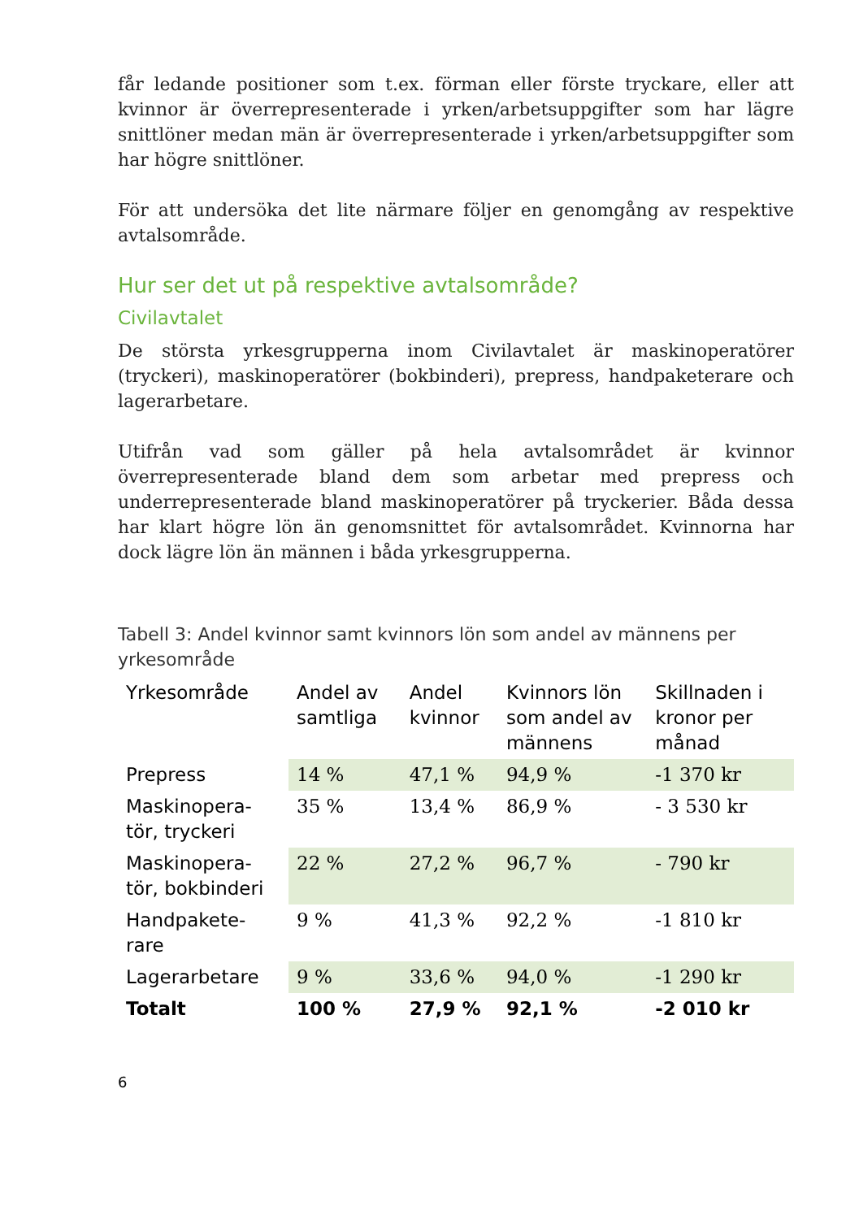får ledande positioner som t.ex. förman eller förste tryckare, eller att kvinnor är överrepresenterade i yrken/arbetsuppgifter som har lägre snittlöner medan män är överrepresenterade i yrken/arbetsuppgifter som har högre snittlöner.
För att undersöka det lite närmare följer en genomgång av respektive avtalsområde.
Hur ser det ut på respektive avtalsområde?
Civilavtalet
De största yrkesgrupperna inom Civilavtalet är maskinoperatörer (tryckeri), maskinoperatörer (bokbinderi), prepress, handpaketerare och lagerarbetare.
Utifrån vad som gäller på hela avtalsområdet är kvinnor överrepresenterade bland dem som arbetar med prepress och underrepresenterade bland maskinoperatörer på tryckerier. Båda dessa har klart högre lön än genomsnittet för avtalsområdet. Kvinnorna har dock lägre lön än männen i båda yrkesgrupperna.
Tabell 3: Andel kvinnor samt kvinnors lön som andel av männens per yrkesområde
| Yrkesområde | Andel av samtliga | Andel kvinnor | Kvinnors lön som andel av männens | Skillnaden i kronor per månad |
| --- | --- | --- | --- | --- |
| Prepress | 14 % | 47,1 % | 94,9 % | -1 370 kr |
| Maskinopera-tör, tryckeri | 35 % | 13,4 % | 86,9 % | - 3 530 kr |
| Maskinopera-tör, bokbinderi | 22 % | 27,2 % | 96,7 % | - 790 kr |
| Handpakete-rare | 9 % | 41,3 % | 92,2 % | -1 810 kr |
| Lagerarbetare | 9 % | 33,6 % | 94,0 % | -1 290 kr |
| Totalt | 100 % | 27,9 % | 92,1 % | -2 010 kr |
6